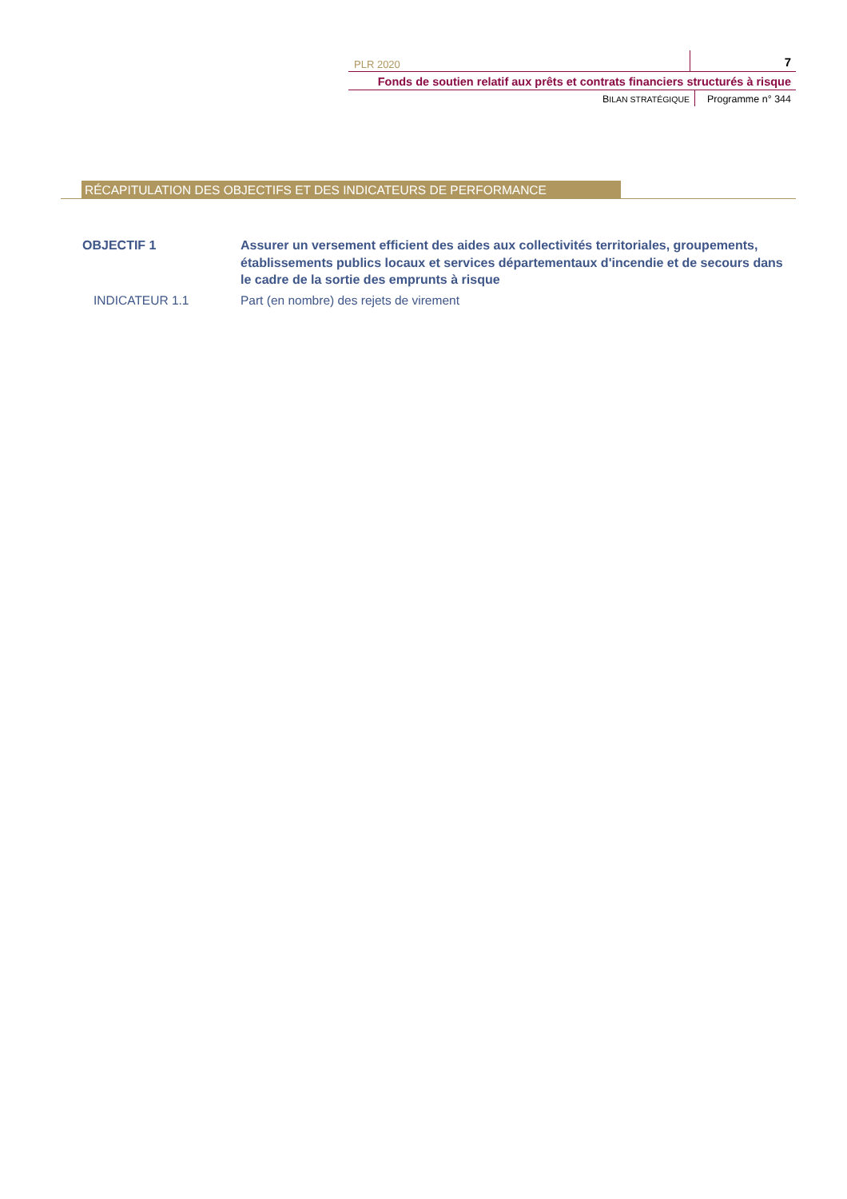PLR 2020
7
Fonds de soutien relatif aux prêts et contrats financiers structurés à risque
BILAN STRATÉGIQUE
Programme n° 344
RÉCAPITULATION DES OBJECTIFS ET DES INDICATEURS DE PERFORMANCE
OBJECTIF 1 Assurer un versement efficient des aides aux collectivités territoriales, groupements, établissements publics locaux et services départementaux d'incendie et de secours dans le cadre de la sortie des emprunts à risque
INDICATEUR 1.1 Part (en nombre) des rejets de virement